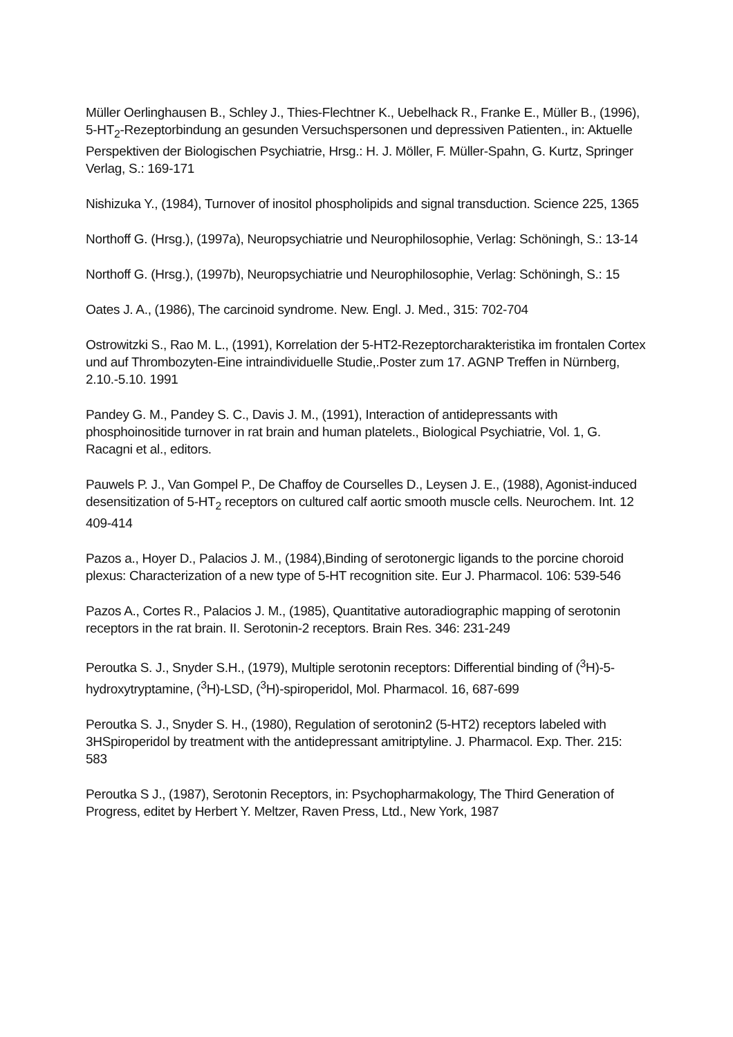Müller Oerlinghausen B., Schley J., Thies-Flechtner K., Uebelhack R., Franke E., Müller B., (1996), 5-HT<sub>2</sub>-Rezeptorbindung an gesunden Versuchspersonen und depressiven Patienten., in: Aktuelle Perspektiven der Biologischen Psychiatrie, Hrsg.: H. J. Möller, F. Müller-Spahn, G. Kurtz, Springer Verlag, S.: 169-171
Nishizuka Y., (1984), Turnover of inositol phospholipids and signal transduction. Science 225, 1365
Northoff G. (Hrsg.), (1997a), Neuropsychiatrie und Neurophilosophie, Verlag: Schöningh, S.: 13-14
Northoff G. (Hrsg.), (1997b), Neuropsychiatrie und Neurophilosophie, Verlag: Schöningh, S.: 15
Oates J. A., (1986), The carcinoid syndrome. New. Engl. J. Med., 315: 702-704
Ostrowitzki S., Rao M. L., (1991), Korrelation der 5-HT2-Rezeptorcharakteristika im frontalen Cortex und auf Thrombozyten-Eine intraindividuelle Studie,.Poster zum 17. AGNP Treffen in Nürnberg, 2.10.-5.10. 1991
Pandey G. M., Pandey S. C., Davis J. M., (1991), Interaction of antidepressants with phosphoinositide turnover in rat brain and human platelets., Biological Psychiatrie, Vol. 1, G. Racagni et al., editors.
Pauwels P. J., Van Gompel P., De Chaffoy de Courselles D., Leysen J. E., (1988), Agonist-induced desensitization of 5-HT<sub>2</sub> receptors on cultured calf aortic smooth muscle cells. Neurochem. Int. 12 409-414
Pazos a., Hoyer D., Palacios J. M., (1984),Binding of serotonergic ligands to the porcine choroid plexus: Characterization of a new type of 5-HT recognition site. Eur J. Pharmacol. 106: 539-546
Pazos A., Cortes R., Palacios J. M., (1985), Quantitative autoradiographic mapping of serotonin receptors in the rat brain. II. Serotonin-2 receptors. Brain Res. 346: 231-249
Peroutka S. J., Snyder S.H., (1979), Multiple serotonin receptors: Differential binding of (<sup>3</sup>H)-5-hydroxytryptamine, (<sup>3</sup>H)-LSD, (<sup>3</sup>H)-spiroperidol, Mol. Pharmacol. 16, 687-699
Peroutka S. J., Snyder S. H., (1980), Regulation of serotonin2 (5-HT2) receptors labeled with 3HSpiroperidol by treatment with the antidepressant amitriptyline. J. Pharmacol. Exp. Ther. 215: 583
Peroutka S J., (1987), Serotonin Receptors, in: Psychopharmakology, The Third Generation of Progress, editet by Herbert Y. Meltzer, Raven Press, Ltd., New York, 1987